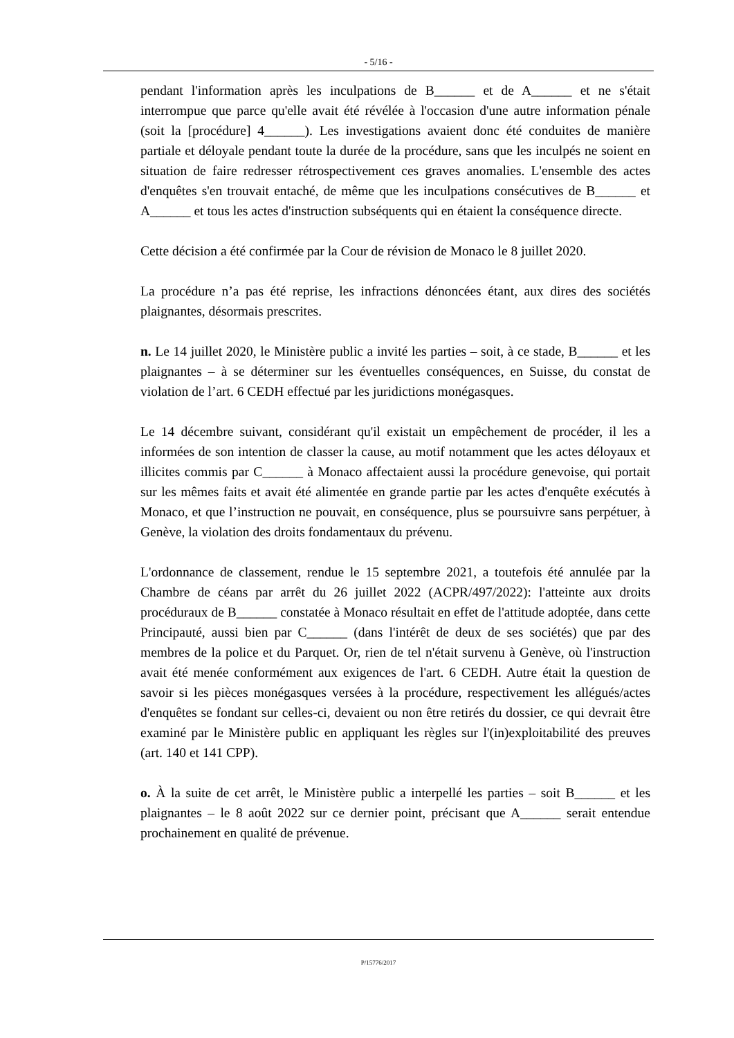- 5/16 -
pendant l'information après les inculpations de B______ et de A______ et ne s'était interrompue que parce qu'elle avait été révélée à l'occasion d'une autre information pénale (soit la [procédure] 4______). Les investigations avaient donc été conduites de manière partiale et déloyale pendant toute la durée de la procédure, sans que les inculpés ne soient en situation de faire redresser rétrospectivement ces graves anomalies. L'ensemble des actes d'enquêtes s'en trouvait entaché, de même que les inculpations consécutives de B______ et A______ et tous les actes d'instruction subséquents qui en étaient la conséquence directe.
Cette décision a été confirmée par la Cour de révision de Monaco le 8 juillet 2020.
La procédure n’a pas été reprise, les infractions dénoncées étant, aux dires des sociétés plaignantes, désormais prescrites.
n. Le 14 juillet 2020, le Ministère public a invité les parties – soit, à ce stade, B______ et les plaignantes – à se déterminer sur les éventuelles conséquences, en Suisse, du constat de violation de l’art. 6 CEDH effectué par les juridictions monégasques.
Le 14 décembre suivant, considérant qu'il existait un empêchement de procéder, il les a informées de son intention de classer la cause, au motif notamment que les actes déloyaux et illicites commis par C______ à Monaco affectaient aussi la procédure genevoise, qui portait sur les mêmes faits et avait été alimentée en grande partie par les actes d'enquête exécutés à Monaco, et que l’instruction ne pouvait, en conséquence, plus se poursuivre sans perpétuer, à Genève, la violation des droits fondamentaux du prévenu.
L'ordonnance de classement, rendue le 15 septembre 2021, a toutefois été annulée par la Chambre de céans par arrêt du 26 juillet 2022 (ACPR/497/2022): l'atteinte aux droits procéduraux de B______ constatée à Monaco résultait en effet de l'attitude adoptée, dans cette Principauté, aussi bien par C______ (dans l'intérêt de deux de ses sociétés) que par des membres de la police et du Parquet. Or, rien de tel n'était survenu à Genève, où l'instruction avait été menée conformément aux exigences de l'art. 6 CEDH. Autre était la question de savoir si les pièces monégasques versées à la procédure, respectivement les allégués/actes d'enquêtes se fondant sur celles-ci, devaient ou non être retirés du dossier, ce qui devrait être examiné par le Ministère public en appliquant les règles sur l'(in)exploitabilité des preuves (art. 140 et 141 CPP).
o. À la suite de cet arrêt, le Ministère public a interpellé les parties – soit B______ et les plaignantes – le 8 août 2022 sur ce dernier point, précisant que A______ serait entendue prochainement en qualité de prévenue.
P/15776/2017